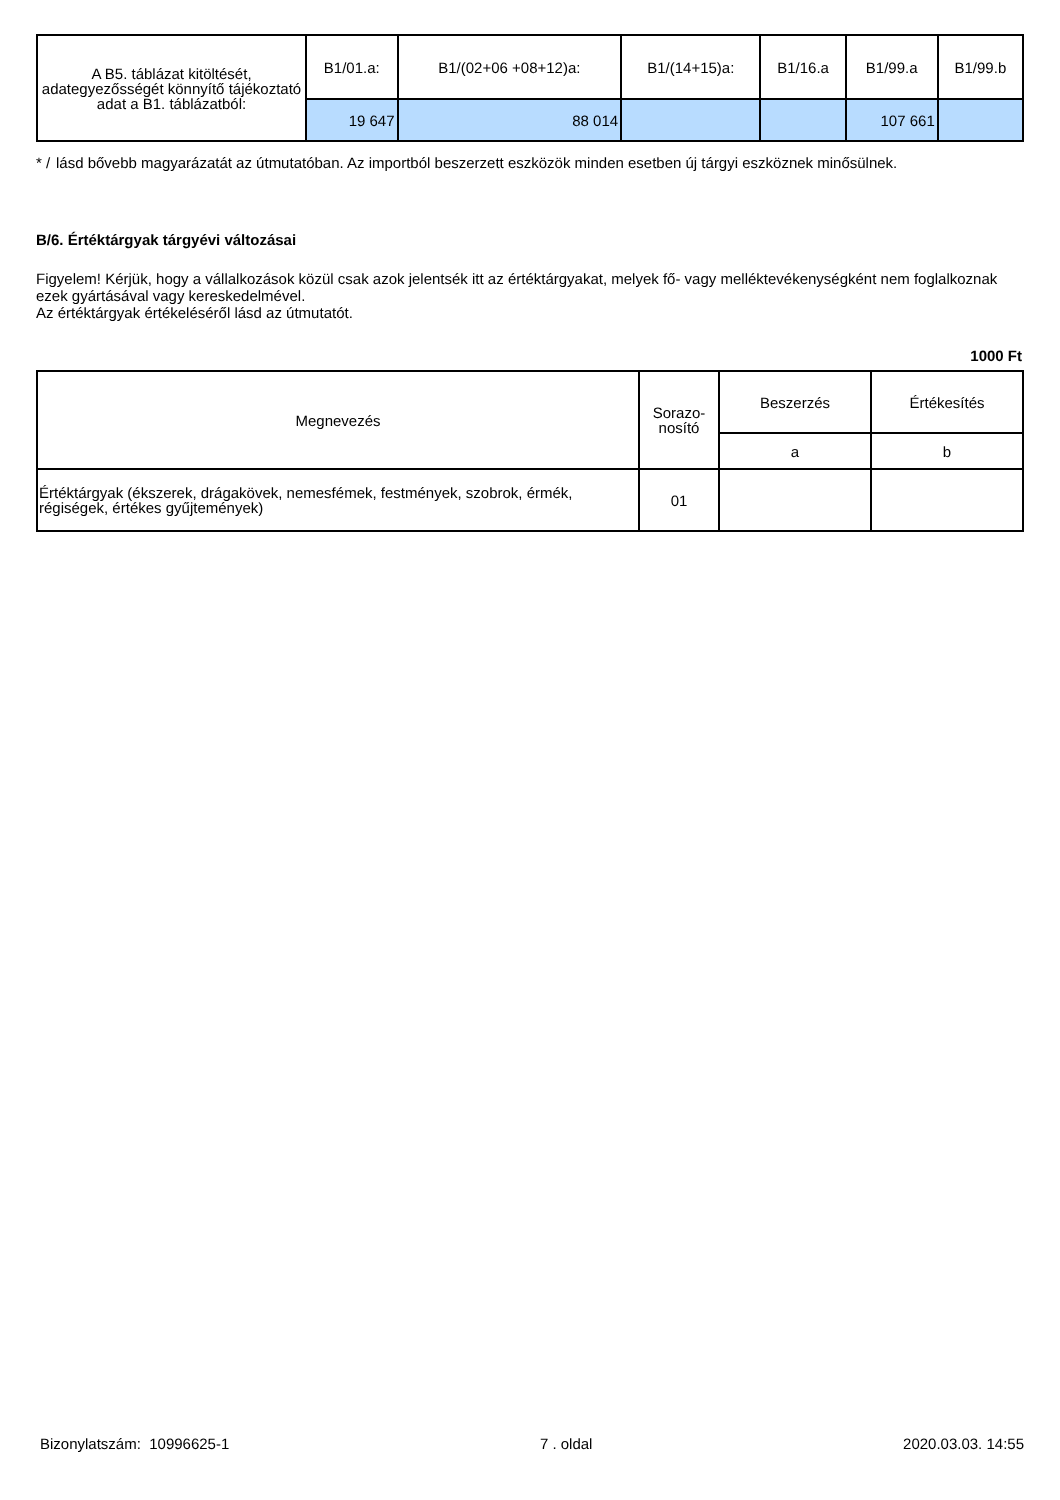| A B5. táblázat kitöltését, adategyezősségét könnyítő tájékoztató adat a B1. táblázatból: | B1/01.a: | B1/(02+06 +08+12)a: | B1/(14+15)a: | B1/16.a | B1/99.a | B1/99.b |
| | 19 647 | 88 014 | | | 107 661 | |
* / lásd bővebb magyarázatát az útmutatóban. Az importból beszerzett eszközök minden esetben új tárgyi eszköznek minősülnek.
B/6. Értéktárgyak tárgyévi változásai
Figyelem! Kérjük, hogy a vállalkozások közül csak azok jelentsék itt az értéktárgyakat, melyek fő- vagy melléktevékenységként nem foglalkoznak ezek gyártásával vagy kereskedelmével.
Az értéktárgyak értékeléséről lásd az útmutatót.
1000 Ft
| Megnevezés | Sorazo-nosító | Beszerzés | Értékesítés |
| --- | --- | --- | --- |
| | | a | b |
| Értéktárgyak (ékszerek, drágakövek, nemesfémek, festmények, szobrok, érmék, régiségek, értékes gyűjtemények) | 01 | | |
Bizonylatszám: 10996625-1 7 . oldal 2020.03.03. 14:55